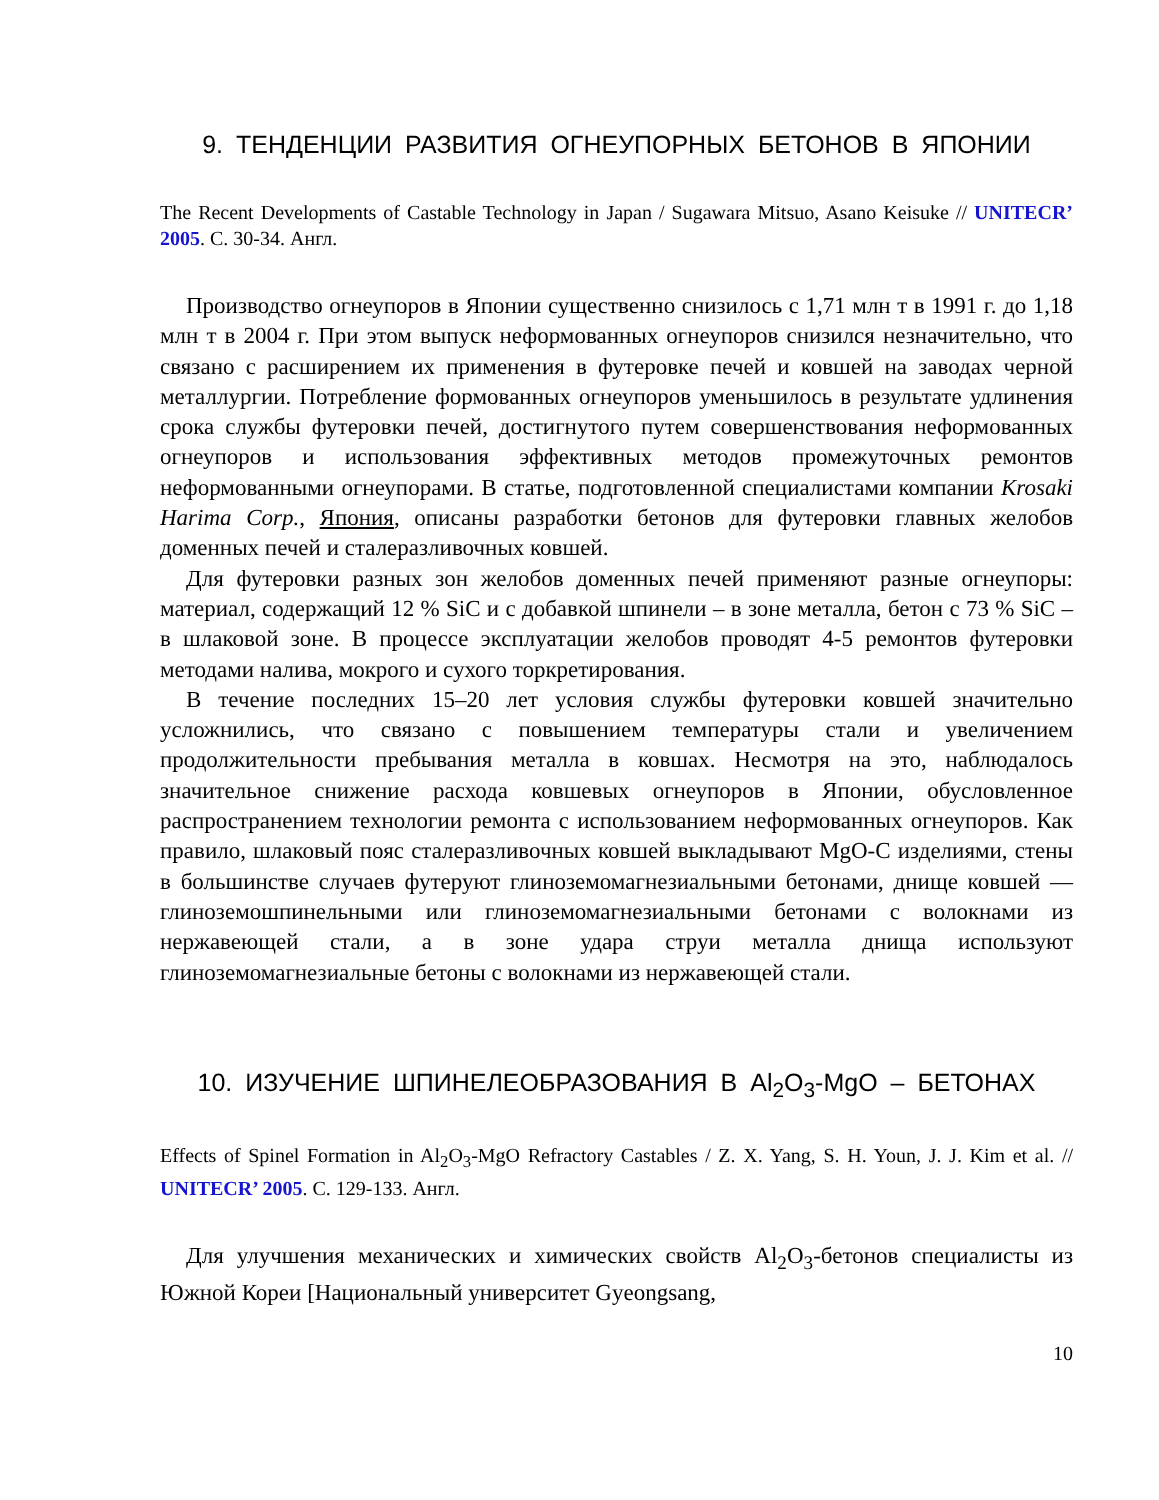9. ТЕНДЕНЦИИ РАЗВИТИЯ ОГНЕУПОРНЫХ БЕТОНОВ В ЯПОНИИ
The Recent Developments of Castable Technology in Japan / Sugawara Mitsuo, Asano Keisuke // UNITECR’ 2005. С. 30-34. Англ.
Производство огнеупоров в Японии существенно снизилось с 1,71 млн т в 1991 г. до 1,18 млн т в 2004 г. При этом выпуск неформованных огнеупоров снизился незначительно, что связано с расширением их применения в футеровке печей и ковшей на заводах черной металлургии. Потребление формованных огнеупоров уменьшилось в результате удлинения срока службы футеровки печей, достигнутого путем совершенствования неформованных огнеупоров и использования эффективных методов промежуточных ремонтов неформованными огнеупорами. В статье, подготовленной специалистами компании Krosaki Harima Corp., Япония, описаны разработки бетонов для футеровки главных желобов доменных печей и сталеразливочных ковшей.
Для футеровки разных зон желобов доменных печей применяют разные огнеупоры: материал, содержащий 12 % SiC и с добавкой шпинели – в зоне металла, бетон с 73 % SiC – в шлаковой зоне. В процессе эксплуатации желобов проводят 4-5 ремонтов футеровки методами налива, мокрого и сухого торкретирования.
В течение последних 15–20 лет условия службы футеровки ковшей значительно усложнились, что связано с повышением температуры стали и увеличением продолжительности пребывания металла в ковшах. Несмотря на это, наблюдалось значительное снижение расхода ковшевых огнеупоров в Японии, обусловленное распространением технологии ремонта с использованием неформованных огнеупоров. Как правило, шлаковый пояс сталеразливочных ковшей выкладывают MgO-C изделиями, стены в большинстве случаев футеруют глиноземомагнезиальными бетонами, днище ковшей — глиноземошпинельными или глиноземомагнезиальными бетонами с волокнами из нержавеющей стали, а в зоне удара струи металла днища используют глиноземомагнезиальные бетоны с волокнами из нержавеющей стали.
10. ИЗУЧЕНИЕ ШПИНЕЛЕОБРАЗОВАНИЯ В Al<sub>2</sub>O<sub>3</sub>-MgO – БЕТОНАХ
Effects of Spinel Formation in Al<sub>2</sub>O<sub>3</sub>-MgO Refractory Castables / Z. X. Yang, S. H. Youn, J. J. Kim et al. // UNITECR’ 2005. С. 129-133. Англ.
Для улучшения механических и химических свойств Al<sub>2</sub>O<sub>3</sub>-бетонов специалисты из Южной Кореи [Национальный университет Gyeongsang,
10